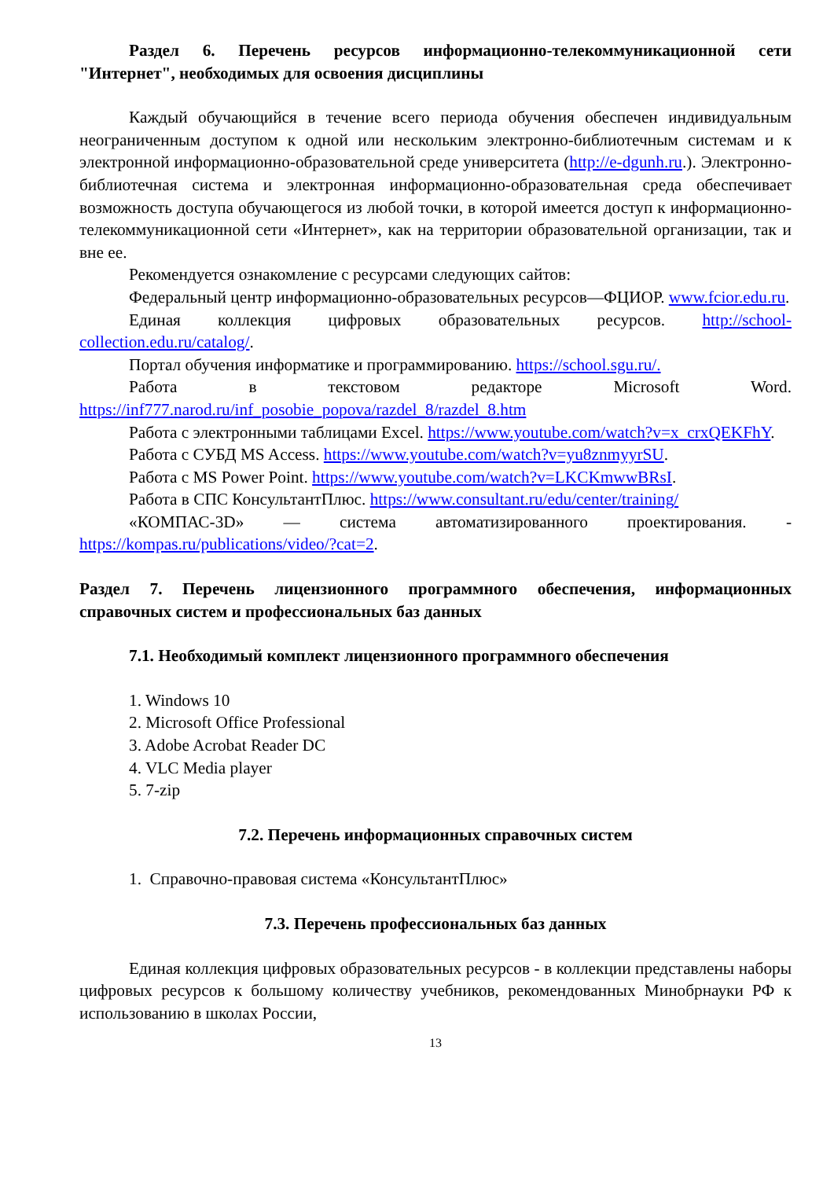Раздел 6. Перечень ресурсов информационно-телекоммуникационной сети "Интернет", необходимых для освоения дисциплины
Каждый обучающийся в течение всего периода обучения обеспечен индивидуальным неограниченным доступом к одной или нескольким электронно-библиотечным системам и к электронной информационно-образовательной среде университета (http://e-dgunh.ru.). Электронно-библиотечная система и электронная информационно-образовательная среда обеспечивает возможность доступа обучающегося из любой точки, в которой имеется доступ к информационно-телекоммуникационной сети «Интернет», как на территории образовательной организации, так и вне ее.
Рекомендуется ознакомление с ресурсами следующих сайтов:
Федеральный центр информационно-образовательных ресурсов—ФЦИОР. www.fcior.edu.ru.
Единая коллекция цифровых образовательных ресурсов. http://school-collection.edu.ru/catalog/.
Портал обучения информатике и программированию. https://school.sgu.ru/.
Работа в текстовом редакторе Microsoft Word. https://inf777.narod.ru/inf_posobie_popova/razdel_8/razdel_8.htm
Работа с электронными таблицами Excel. https://www.youtube.com/watch?v=x_crxQEKFhY.
Работа с СУБД MS Access. https://www.youtube.com/watch?v=yu8znmyyrSU.
Работа с MS Power Point. https://www.youtube.com/watch?v=LKCKmwwBRsI.
Работа в СПС КонсультантПлюс. https://www.consultant.ru/edu/center/training/
«КОМПАС-3D» — система автоматизированного проектирования. - https://kompas.ru/publications/video/?cat=2.
Раздел 7. Перечень лицензионного программного обеспечения, информационных справочных систем и профессиональных баз данных
7.1. Необходимый комплект лицензионного программного обеспечения
1. Windows 10
2. Microsoft Office Professional
3. Adobe Acrobat Reader DC
4. VLC Media player
5. 7-zip
7.2. Перечень информационных справочных систем
1. Справочно-правовая система «КонсультантПлюс»
7.3. Перечень профессиональных баз данных
Единая коллекция цифровых образовательных ресурсов - в коллекции представлены наборы цифровых ресурсов к большому количеству учебников, рекомендованных Минобрнауки РФ к использованию в школах России,
13